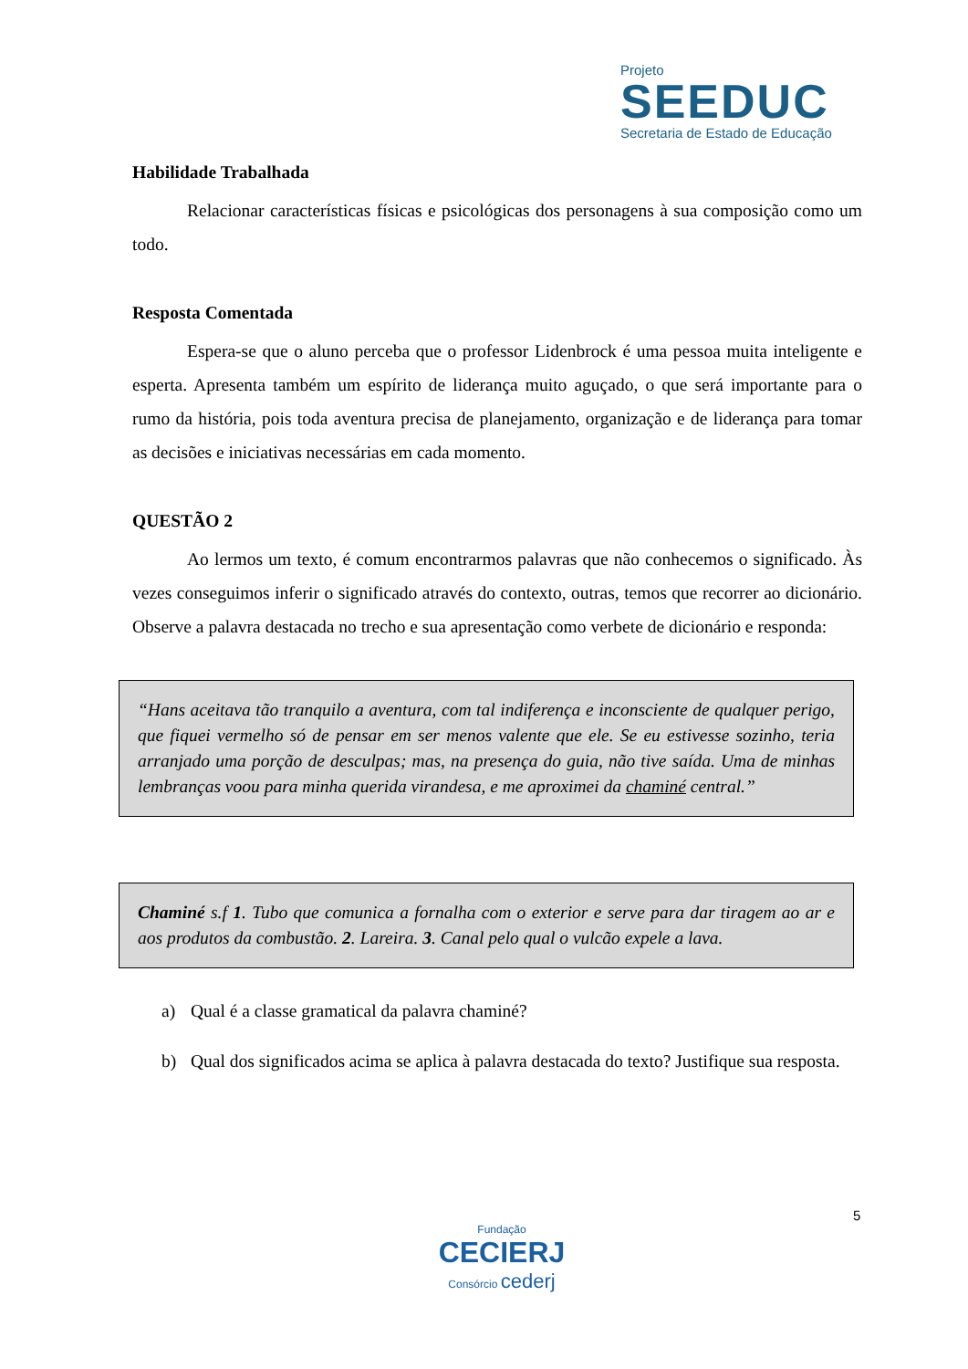Projeto
SEEDUC
Secretaria de Estado de Educação
Habilidade Trabalhada
Relacionar características físicas e psicológicas dos personagens à sua composição como um todo.
Resposta Comentada
Espera-se que o aluno perceba que o professor Lidenbrock é uma pessoa muita inteligente e esperta. Apresenta também um espírito de liderança muito aguçado, o que será importante para o rumo da história, pois toda aventura precisa de planejamento, organização e de liderança para tomar as decisões e iniciativas necessárias em cada momento.
QUESTÃO 2
Ao lermos um texto, é comum encontrarmos palavras que não conhecemos o significado. Às vezes conseguimos inferir o significado através do contexto, outras, temos que recorrer ao dicionário. Observe a palavra destacada no trecho e sua apresentação como verbete de dicionário e responda:
“Hans aceitava tão tranquilo a aventura, com tal indiferença e inconsciente de qualquer perigo, que fiquei vermelho só de pensar em ser menos valente que ele. Se eu estivesse sozinho, teria arranjado uma porção de desculpas; mas, na presença do guia, não tive saída. Uma de minhas lembranças voou para minha querida virandesa, e me aproximei da chaminé central.”
Chaminé s.f 1. Tubo que comunica a fornalha com o exterior e serve para dar tiragem ao ar e aos produtos da combustão. 2. Lareira. 3. Canal pelo qual o vulcão expele a lava.
a) Qual é a classe gramatical da palavra chaminé?
b)
Qual dos significados acima se aplica à palavra destacada do texto? Justifique sua resposta.
5
Fundação
CECIERJ
Consórcio cederj